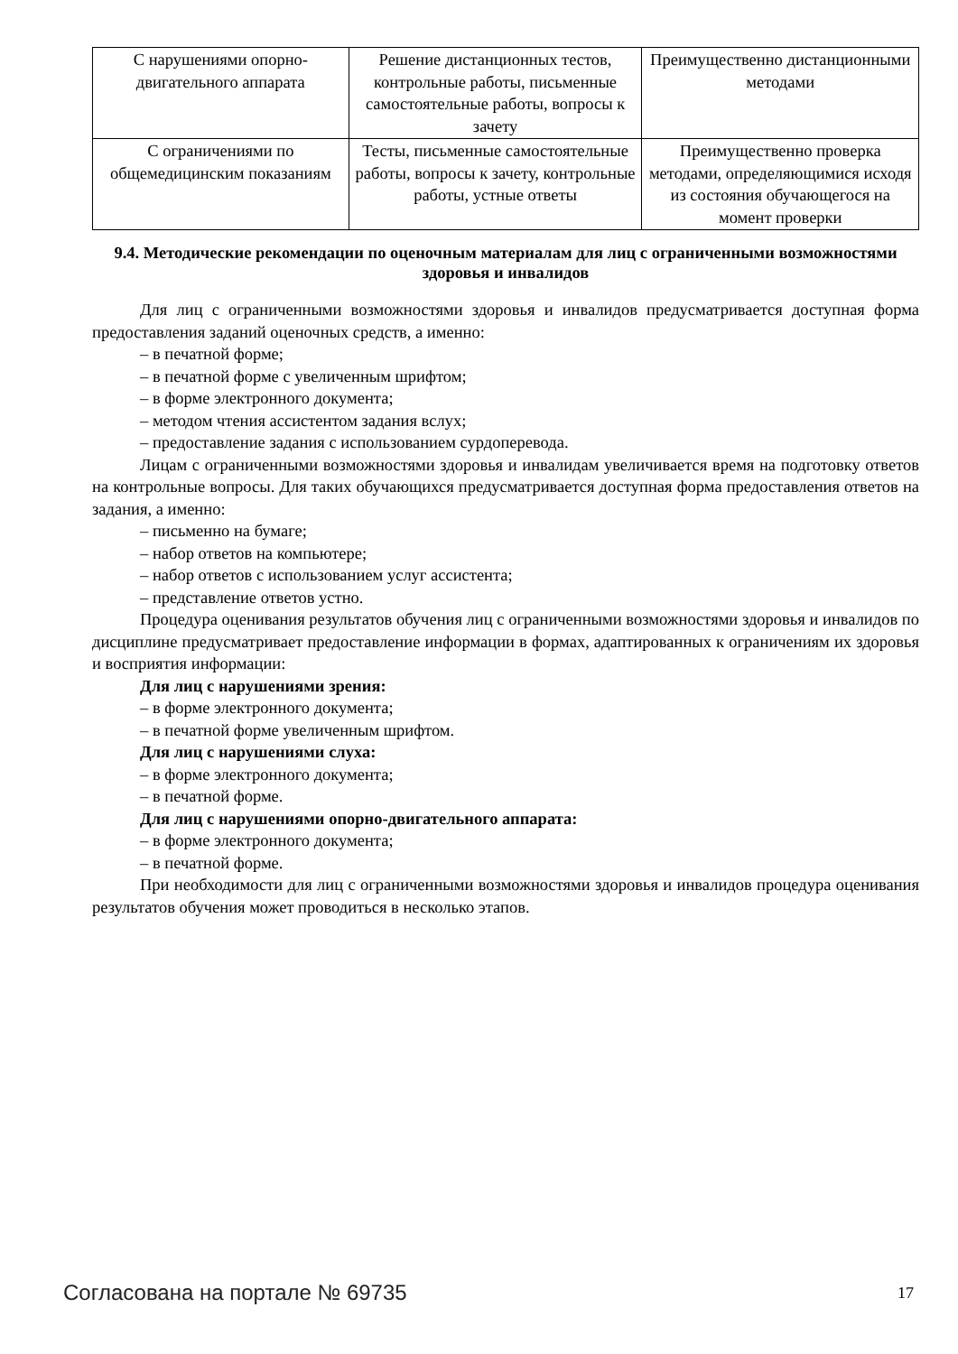| С нарушениями опорно-двигательного аппарата | Решение дистанционных тестов, контрольные работы, письменные самостоятельные работы, вопросы к зачету | Преимущественно дистанционными методами |
| С ограничениями по общемедицинским показаниям | Тесты, письменные самостоятельные работы, вопросы к зачету, контрольные работы, устные ответы | Преимущественно проверка методами, определяющимися исходя из состояния обучающегося на момент проверки |
9.4. Методические рекомендации по оценочным материалам для лиц с ограниченными возможностями здоровья и инвалидов
Для лиц с ограниченными возможностями здоровья и инвалидов предусматривается доступная форма предоставления заданий оценочных средств, а именно:
– в печатной форме;
– в печатной форме с увеличенным шрифтом;
– в форме электронного документа;
– методом чтения ассистентом задания вслух;
– предоставление задания с использованием сурдоперевода.
Лицам с ограниченными возможностями здоровья и инвалидам увеличивается время на подготовку ответов на контрольные вопросы. Для таких обучающихся предусматривается доступная форма предоставления ответов на задания, а именно:
– письменно на бумаге;
– набор ответов на компьютере;
– набор ответов с использованием услуг ассистента;
– представление ответов устно.
Процедура оценивания результатов обучения лиц с ограниченными возможностями здоровья и инвалидов по дисциплине предусматривает предоставление информации в формах, адаптированных к ограничениям их здоровья и восприятия информации:
Для лиц с нарушениями зрения:
– в форме электронного документа;
– в печатной форме увеличенным шрифтом.
Для лиц с нарушениями слуха:
– в форме электронного документа;
– в печатной форме.
Для лиц с нарушениями опорно-двигательного аппарата:
– в форме электронного документа;
– в печатной форме.
При необходимости для лиц с ограниченными возможностями здоровья и инвалидов процедура оценивания результатов обучения может проводиться в несколько этапов.
Согласована на портале № 69735 17